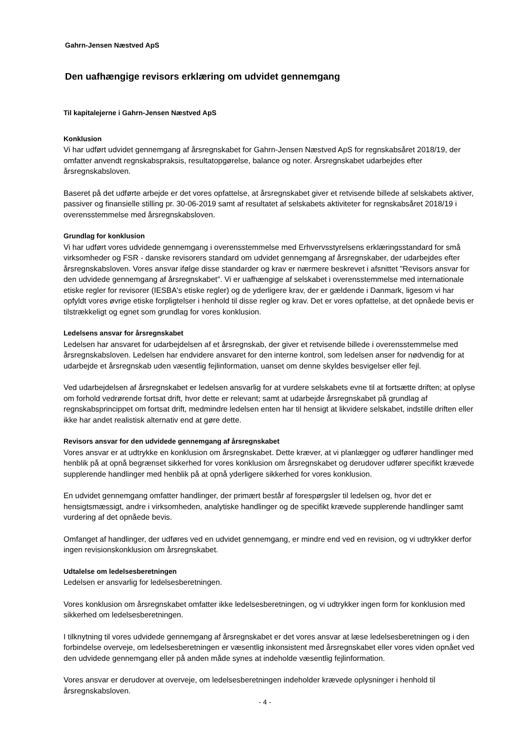Gahrn-Jensen Næstved ApS
Den uafhængige revisors erklæring om udvidet gennemgang
Til kapitalejerne i Gahrn-Jensen Næstved ApS
Konklusion
Vi har udført udvidet gennemgang af årsregnskabet for Gahrn-Jensen Næstved ApS for regnskabsåret 2018/19, der omfatter anvendt regnskabspraksis, resultatopgørelse, balance og noter. Årsregnskabet udarbejdes efter årsregnskabsloven.
Baseret på det udførte arbejde er det vores opfattelse, at årsregnskabet giver et retvisende billede af selskabets aktiver, passiver og finansielle stilling pr. 30-06-2019 samt af resultatet af selskabets aktiviteter for regnskabsåret 2018/19 i overensstemmelse med årsregnskabsloven.
Grundlag for konklusion
Vi har udført vores udvidede gennemgang i overensstemmelse med Erhvervsstyrelsens erklæringsstandard for små virksomheder og FSR - danske revisorers standard om udvidet gennemgang af årsregnskaber, der udarbejdes efter årsregnskabsloven. Vores ansvar ifølge disse standarder og krav er nærmere beskrevet i afsnittet "Revisors ansvar for den udvidede gennemgang af årsregnskabet". Vi er uafhængige af selskabet i overensstemmelse med internationale etiske regler for revisorer (IESBA's etiske regler) og de yderligere krav, der er gældende i Danmark, ligesom vi har opfyldt vores øvrige etiske forpligtelser i henhold til disse regler og krav. Det er vores opfattelse, at det opnåede bevis er tilstrækkeligt og egnet som grundlag for vores konklusion.
Ledelsens ansvar for årsregnskabet
Ledelsen har ansvaret for udarbejdelsen af et årsregnskab, der giver et retvisende billede i overensstemmelse med årsregnskabsloven. Ledelsen har endvidere ansvaret for den interne kontrol, som ledelsen anser for nødvendig for at udarbejde et årsregnskab uden væsentlig fejlinformation, uanset om denne skyldes besvigelser eller fejl.
Ved udarbejdelsen af årsregnskabet er ledelsen ansvarlig for at vurdere selskabets evne til at fortsætte driften; at oplyse om forhold vedrørende fortsat drift, hvor dette er relevant; samt at udarbejde årsregnskabet på grundlag af regnskabsprincippet om fortsat drift, medmindre ledelsen enten har til hensigt at likvidere selskabet, indstille driften eller ikke har andet realistisk alternativ end at gøre dette.
Revisors ansvar for den udvidede gennemgang af årsregnskabet
Vores ansvar er at udtrykke en konklusion om årsregnskabet. Dette kræver, at vi planlægger og udfører handlinger med henblik på at opnå begrænset sikkerhed for vores konklusion om årsregnskabet og derudover udfører specifikt krævede supplerende handlinger med henblik på at opnå yderligere sikkerhed for vores konklusion.
En udvidet gennemgang omfatter handlinger, der primært består af forespørgsler til ledelsen og, hvor det er hensigtsmæssigt, andre i virksomheden, analytiske handlinger og de specifikt krævede supplerende handlinger samt vurdering af det opnåede bevis.
Omfanget af handlinger, der udføres ved en udvidet gennemgang, er mindre end ved en revision, og vi udtrykker derfor ingen revisionskonklusion om årsregnskabet.
Udtalelse om ledelsesberetningen
Ledelsen er ansvarlig for ledelsesberetningen.
Vores konklusion om årsregnskabet omfatter ikke ledelsesberetningen, og vi udtrykker ingen form for konklusion med sikkerhed om ledelsesberetningen.
I tilknytning til vores udvidede gennemgang af årsregnskabet er det vores ansvar at læse ledelsesberetningen og i den forbindelse overveje, om ledelsesberetningen er væsentlig inkonsistent med årsregnskabet eller vores viden opnået ved den udvidede gennemgang eller på anden måde synes at indeholde væsentlig fejlinformation.
Vores ansvar er derudover at overveje, om ledelsesberetningen indeholder krævede oplysninger i henhold til årsregnskabsloven.
- 4 -